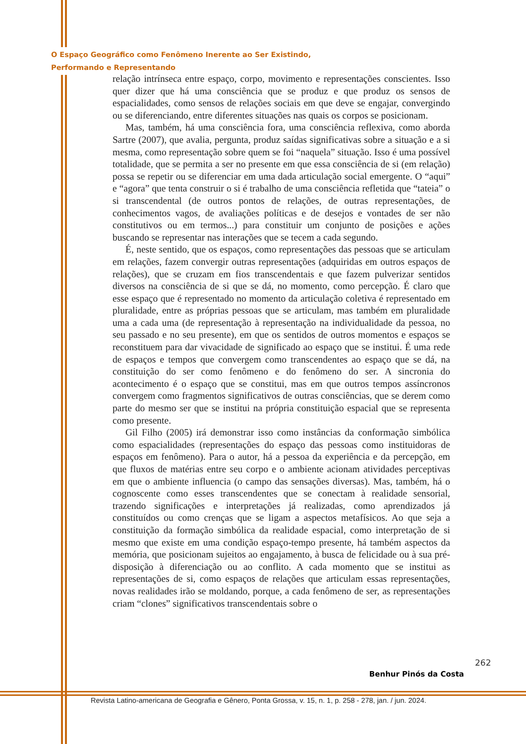O Espaço Geográfico como Fenômeno Inerente ao Ser Existindo,
Performando e Representando
relação intrínseca entre espaço, corpo, movimento e representações conscientes. Isso quer dizer que há uma consciência que se produz e que produz os sensos de espacialidades, como sensos de relações sociais em que deve se engajar, convergindo ou se diferenciando, entre diferentes situações nas quais os corpos se posicionam.
Mas, também, há uma consciência fora, uma consciência reflexiva, como aborda Sartre (2007), que avalia, pergunta, produz saídas significativas sobre a situação e a si mesma, como representação sobre quem se foi “naquela” situação. Isso é uma possível totalidade, que se permita a ser no presente em que essa consciência de si (em relação) possa se repetir ou se diferenciar em uma dada articulação social emergente. O “aqui” e “agora” que tenta construir o si é trabalho de uma consciência refletida que “tateia” o si transcendental (de outros pontos de relações, de outras representações, de conhecimentos vagos, de avaliações políticas e de desejos e vontades de ser não constitutivos ou em termos...) para constituir um conjunto de posições e ações buscando se representar nas interações que se tecem a cada segundo.
É, neste sentido, que os espaços, como representações das pessoas que se articulam em relações, fazem convergir outras representações (adquiridas em outros espaços de relações), que se cruzam em fios transcendentais e que fazem pulverizar sentidos diversos na consciência de si que se dá, no momento, como percepção. É claro que esse espaço que é representado no momento da articulação coletiva é representado em pluralidade, entre as próprias pessoas que se articulam, mas também em pluralidade uma a cada uma (de representação à representação na individualidade da pessoa, no seu passado e no seu presente), em que os sentidos de outros momentos e espaços se reconstituem para dar vivacidade de significado ao espaço que se institui. É uma rede de espaços e tempos que convergem como transcendentes ao espaço que se dá, na constituição do ser como fenômeno e do fenômeno do ser. A sincronia do acontecimento é o espaço que se constitui, mas em que outros tempos assíncronos convergem como fragmentos significativos de outras consciências, que se derem como parte do mesmo ser que se institui na própria constituição espacial que se representa como presente.
Gil Filho (2005) irá demonstrar isso como instâncias da conformação simbólica como espacialidades (representações do espaço das pessoas como instituidoras de espaços em fenômeno). Para o autor, há a pessoa da experiência e da percepção, em que fluxos de matérias entre seu corpo e o ambiente acionam atividades perceptivas em que o ambiente influencia (o campo das sensações diversas). Mas, também, há o cognoscente como esses transcendentes que se conectam à realidade sensorial, trazendo significações e interpretações já realizadas, como aprendizados já constituídos ou como crenças que se ligam a aspectos metafísicos. Ao que seja a constituição da formação simbólica da realidade espacial, como interpretação de si mesmo que existe em uma condição espaço-tempo presente, há também aspectos da memória, que posicionam sujeitos ao engajamento, à busca de felicidade ou à sua pré-disposição à diferenciação ou ao conflito. A cada momento que se institui as representações de si, como espaços de relações que articulam essas representações, novas realidades irão se moldando, porque, a cada fenômeno de ser, as representações criam “clones” significativos transcendentais sobre o
262
Benhur Pinós da Costa
Revista Latino-americana de Geografia e Gênero, Ponta Grossa, v. 15, n. 1, p. 258 - 278, jan. / jun. 2024.